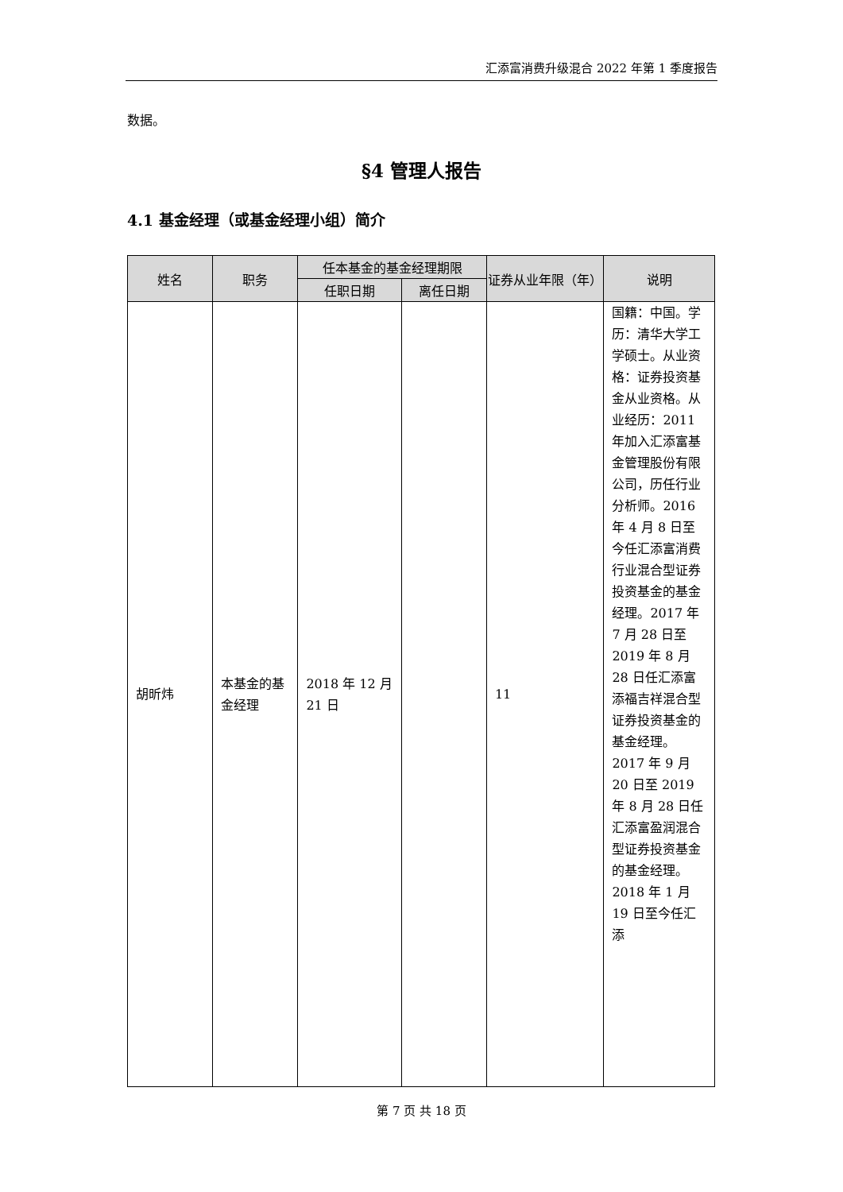汇添富消费升级混合 2022 年第 1 季度报告
数据。
§4 管理人报告
4.1 基金经理（或基金经理小组）简介
| 姓名 | 职务 | 任本基金的基金经理期限 | | 证券从业年限（年） | 说明 |
| --- | --- | --- | --- | --- | --- |
| | | 任职日期 | 离任日期 | | |
| 胡昕炜 | 本基金的基金经理 | 2018 年 12 月 21 日 | | 11 | 国籍：中国。学历：清华大学工学硕士。从业资格：证券投资基金从业资格。从业经历：2011 年加入汇添富基金管理股份有限公司，历任行业分析师。2016 年 4 月 8 日至今任汇添富消费行业混合型证券投资基金的基金经理。2017 年 7 月 28 日至 2019 年 8 月 28 日任汇添富添福吉祥混合型证券投资基金的基金经理。2017 年 9 月 20 日至 2019 年 8 月 28 日任汇添富盈润混合型证券投资基金的基金经理。2018 年 1 月 19 日至今任汇添 |
第 7 页 共 18 页